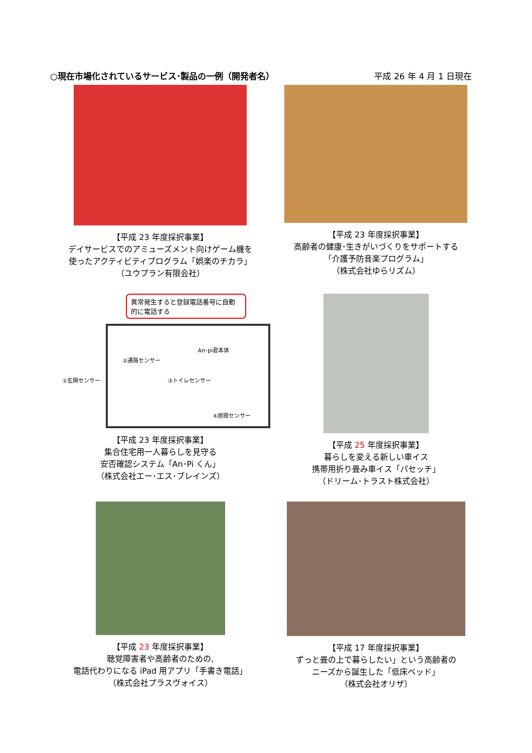○現在市場化されているサービス･製品の一例（開発者名） 平成 26 年 4 月 1 日現在
【平成 23 年度採択事業】
デイサービスでのアミューズメント向けゲーム機を
使ったアクティビティプログラム「娯楽のチカラ」
（ユウプラン有限会社）
【平成 23 年度採択事業】
高齢者の健康･生きがいづくりをサポートする
「介護予防音楽プログラム」
（株式会社ゆらリズム）
異常発生すると登録電話番号に自動的に電話する
An･pi君本体
②通路センサー
①玄関センサー ③トイレセンサー
④居間センサー
【平成 23 年度採択事業】
集合住宅用一人暮らしを見守る
安否確認システム「An･Pi くん」
（株式会社エー･エス･ブレインズ）
【平成 25 年度採択事業】
暮らしを変える新しい車イス
携帯用折り畳み車イス「パセッチ」
（ドリーム･トラスト株式会社）
【平成 23 年度採択事業】
聴覚障害者や高齢者のための,
電話代わりになる iPad 用アプリ「手書き電話」
（株式会社プラスヴォイス）
【平成 17 年度採択事業】
ずっと畳の上で暮らしたい」という高齢者の
ニーズから誕生した「低床ベッド」
（株式会社オリザ）